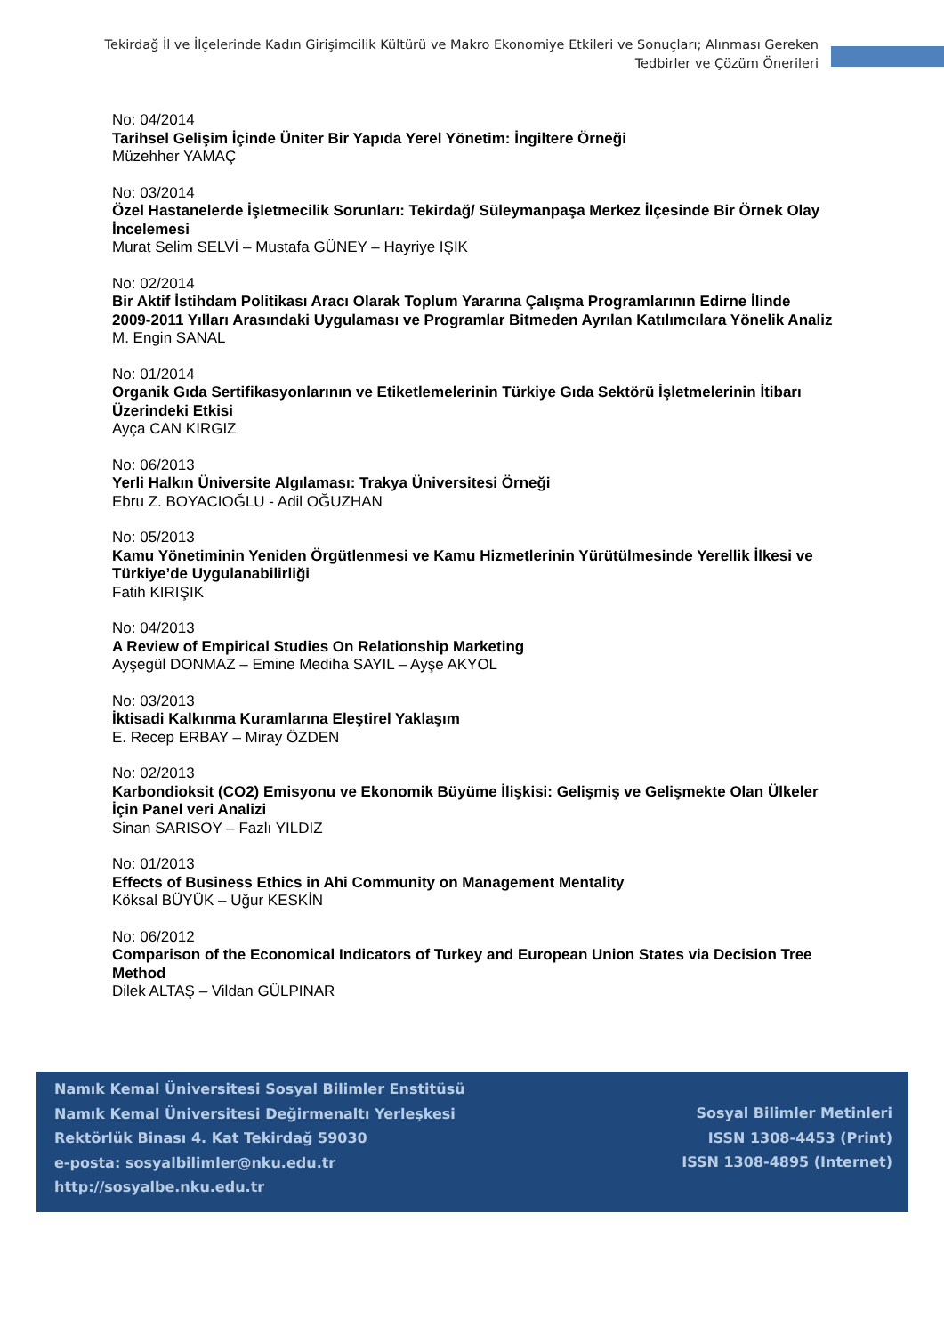Tekirdağ İl ve İlçelerinde Kadın Girişimcilik Kültürü ve Makro Ekonomiye Etkileri ve Sonuçları; Alınması Gereken Tedbirler ve Çözüm Önerileri
No: 04/2014
Tarihsel Gelişim İçinde Üniter Bir Yapıda Yerel Yönetim: İngiltere Örneği
Müzehher YAMAÇ
No: 03/2014
Özel Hastanelerde İşletmecilik Sorunları: Tekirdağ/ Süleymanpaşa Merkez İlçesinde Bir Örnek Olay İncelemesi
Murat Selim SELVİ – Mustafa GÜNEY – Hayriye IŞIK
No: 02/2014
Bir Aktif İstihdam Politikası Aracı Olarak Toplum Yararına Çalışma Programlarının Edirne İlinde 2009-2011 Yılları Arasındaki Uygulaması ve Programlar Bitmeden Ayrılan Katılımcılara Yönelik Analiz
M. Engin SANAL
No: 01/2014
Organik Gıda Sertifikasyonlarının ve Etiketlemelerinin Türkiye Gıda Sektörü İşletmelerinin İtibarı Üzerindeki Etkisi
Ayça CAN KIRGIZ
No: 06/2013
Yerli Halkın Üniversite Algılaması: Trakya Üniversitesi Örneği
Ebru Z. BOYACIOĞLU - Adil OĞUZHAN
No: 05/2013
Kamu Yönetiminin Yeniden Örgütlenmesi ve Kamu Hizmetlerinin Yürütülmesinde Yerellik İlkesi ve Türkiye’de Uygulanabilirliği
Fatih KIRIŞIK
No: 04/2013
A Review of Empirical Studies On Relationship Marketing
Ayşegül DONMAZ – Emine Mediha SAYIL – Ayşe AKYOL
No: 03/2013
İktisadi Kalkınma Kuramlarına Eleştirel Yaklaşım
E. Recep ERBAY – Miray ÖZDEN
No: 02/2013
Karbondioksit (CO2) Emisyonu ve Ekonomik Büyüme İlişkisi: Gelişmiş ve Gelişmekte Olan Ülkeler İçin Panel veri Analizi
Sinan SARISOY – Fazlı YILDIZ
No: 01/2013
Effects of Business Ethics in Ahi Community on Management Mentality
Köksal BÜYÜK – Uğur KESKİN
No: 06/2012
Comparison of the Economical Indicators of Turkey and European Union States via Decision Tree Method
Dilek ALTAŞ – Vildan GÜLPINAR
Namık Kemal Üniversitesi Sosyal Bilimler Enstitüsü
Namık Kemal Üniversitesi Değirmenaltı Yerleşkesi
Rektörlük Binası 4. Kat Tekirdağ 59030
e-posta: sosyalbilimler@nku.edu.tr
http://sosyalbe.nku.edu.tr
Sosyal Bilimler Metinleri
ISSN 1308-4453 (Print)
ISSN 1308-4895 (Internet)